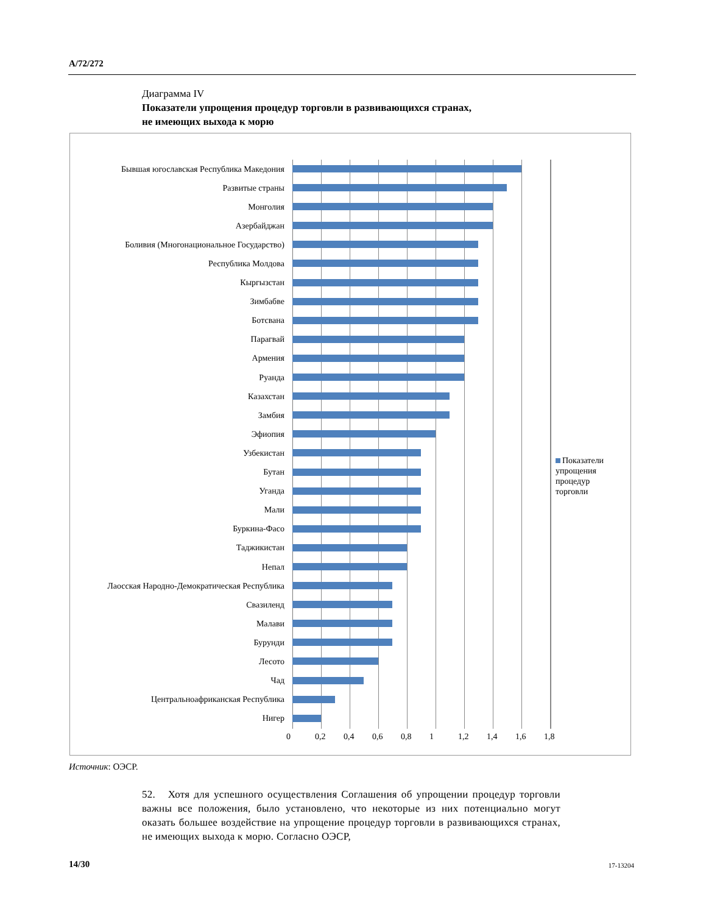A/72/272
Диаграмма IV
Показатели упрощения процедур торговли в развивающихся странах,
не имеющих выхода к морю
Бывшая югославская Республика Македония
Развитые страны
Монголия
Азербайджан
Боливия (Многонациональное Государство)
Республика Молдова
Кыргызстан
Зимбабве
Ботсвана
Парагвай
Армения
Руанда
Казахстан
Замбия
Эфиопия
Узбекистан
Бутан
Уганда
Мали
Буркина-Фасо
Таджикистан
Непал
Лаосская Народно-Демократическая Республика
Свазиленд
Малави
Бурунди
Лесото
Чад
Центральноафриканская Республика
Нигер
0 0,2 0,4 0,6 0,8 1 1,2 1,4 1,6 1,8
Показатели упрощения процедур торговли
Источник: ОЭСР.
52. Хотя для успешного осуществления Соглашения об упрощении процедур торговли важны все положения, было установлено, что некоторые из них потенциально могут оказать большее воздействие на упрощение процедур торговли в развивающихся странах, не имеющих выхода к морю. Согласно ОЭСР,
14/30 17-13204